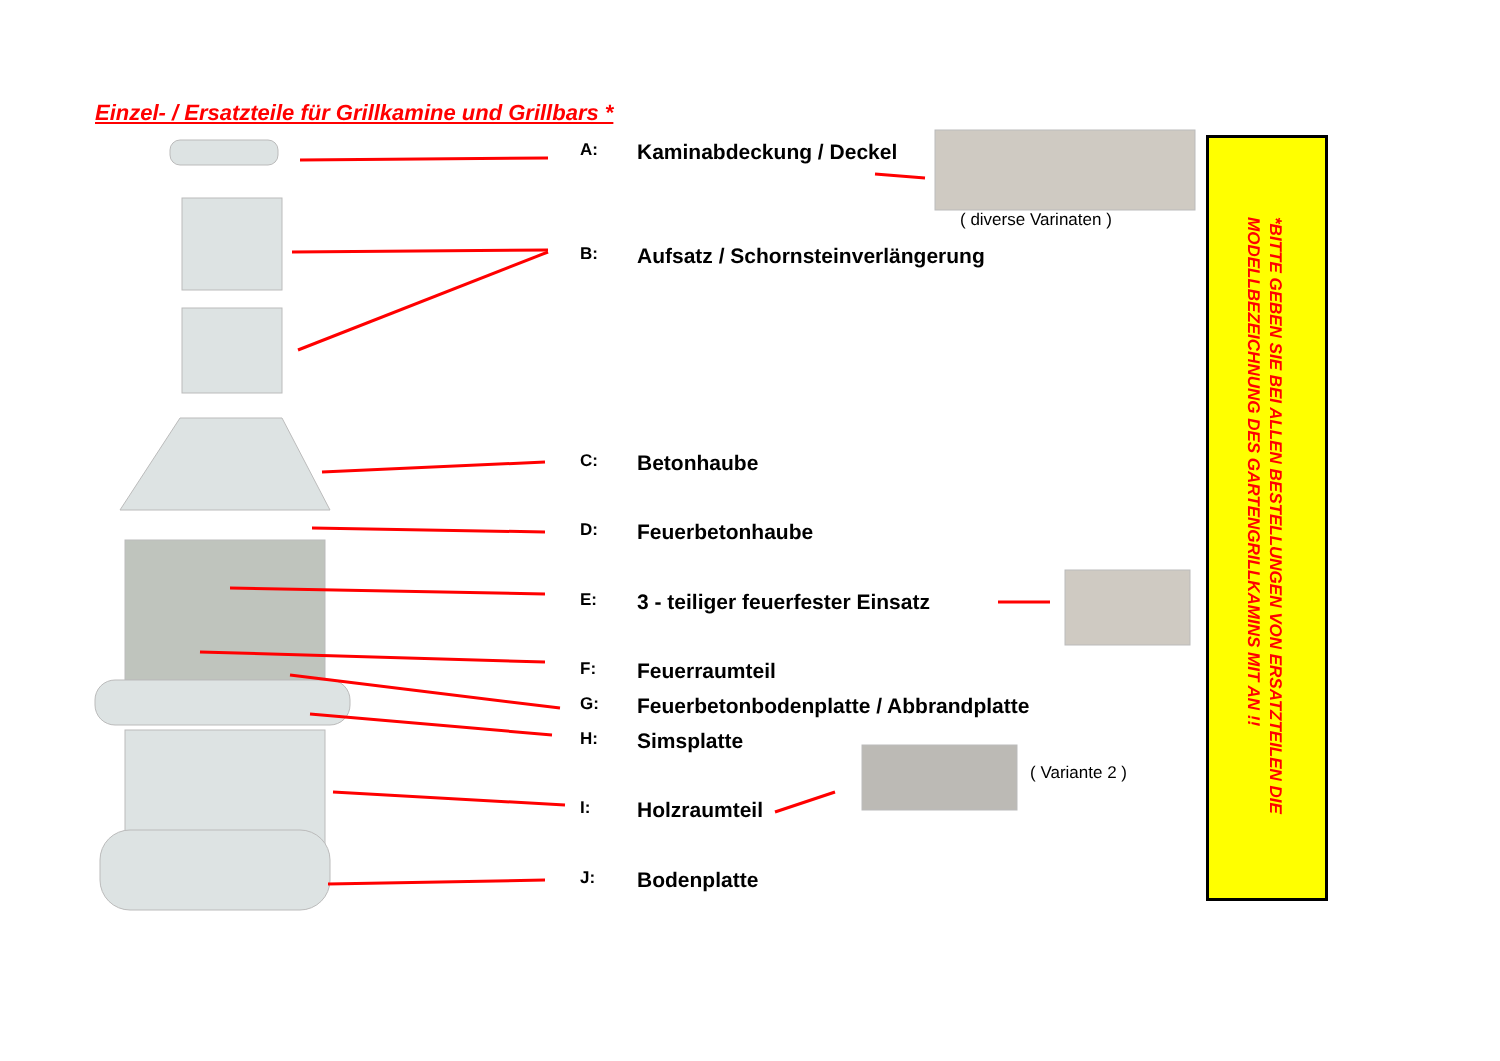Einzel- / Ersatzteile für Grillkamine und Grillbars *
A: Kaminabdeckung / Deckel
( diverse Varinaten )
B: Aufsatz / Schornsteinverlängerung
C: Betonhaube
D: Feuerbetonhaube
E: 3 - teiliger feuerfester Einsatz
F: Feuerraumteil
G: Feuerbetonbodenplatte / Abbrandplatte
H: Simsplatte
( Variante 2 )
I: Holzraumteil
J: Bodenplatte
*BITTE GEBEN SIE BEI ALLEN BESTELLUNGEN VON ERSATZTEILEN DIE
MODELLBEZEICHNUNG DES GARTENGRILLKAMINS MIT AN !!